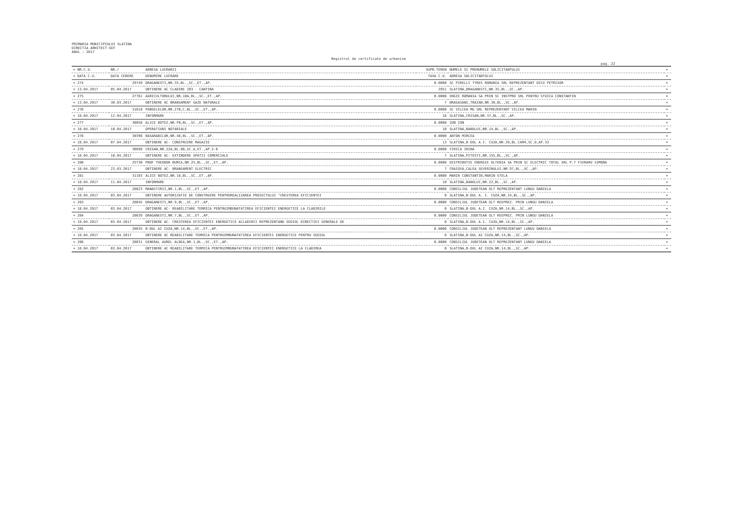PRIMARIA MUNICIPIULUI SLATINA
DIRECTIA ARHITECT-SEF
ANUL : 2017
Registrul de certificate de urbanism
pag. 22
| = NR.C.U. | NR./ | ADRESA LUCRARII | SUPR.TEREN | NUMELE SI PRENUMELE SOLICITANTULUI | = |
| --- | --- | --- | --- | --- | --- |
| = DATA C.U. | DATA CERERE | DENUMIRE LUCRARE | TAXA C.U. | ADRESA SOLICITANTULUI | = |
| = 274 | 29749 | DRAGANESTI,NR.35,BL.,SC.,ET.,AP. | 0.0000 | SC PIRELLI TYRES ROMANIA SRL REPREZENTANT DICU PETRISOR | = |
| = 13.04.2017 | 05.04.2017 | OBTINERE AC CLADIRE 203 - CANTINA | 3951 | SLATINA,DRAGANESTI,NR.35,BL.,SC.,AP. | = |
| = 275 | 27761 | AGRICULTORULUI,NR.10A,BL.,SC.,ET.,AP. | 0.0000 | ENGIE ROMANIA SA PRIN SC INSTPRO SRL PENTRU STOICA CONSTANTIN | = |
| = 13.04.2017 | 30.03.2017 | OBTINERE AC BRANSAMENT GAZE NATURALE | 7 | DRAGASANI,TRAIAN,NR.30,BL.,SC.,AP. | = |
| = 276 | 31618 | PANSELELOR,NR.27B,C,BL.,SC.,ET.,AP. | 0.0000 | SC VILCEA MG SRL REPREZENTANT VILCEA MARIN | = |
| = 18.04.2017 | 12.04.2017 | INFORMARE | 18 | SLATINA,CRISAN,NR.37,BL.,SC.,AP. | = |
| = 277 | 30856 | ALICE BOTEZ,NR.FN,BL.,SC.,ET.,AP. | 0.0000 | ION ION | = |
| = 18.04.2017 | 10.04.2017 | OPERATIUNI NOTARIALE | 10 | SLATINA,BANULUI,NR.14,BL.,SC.,AP. | = |
| = 278 | 30396 | BASARABILOR,NR.48,BL.,SC.,ET.,AP. | 0.0000 | ANTON MIRCEA | = |
| = 18.04.2017 | 07.04.2017 | OBTINERE AC- CONSTRUIRE MAGAZIE | 13 | SLATINA,B-DUL A.I. CUZA,NR.28,BL.CAM4,SC.D,AP.33 | = |
| = 279 | 30898 | CRISAN,NR.22A,BL.8B,SC.A,ET.,AP.5-6 | 0.0000 | FIRICA IRINA | = |
| = 18.04.2017 | 10.04.2017 | OBTINERE AC- EXTINDERE SPATII COMERCIALE | 7 | SLATINA,PITESTI,NR.155,BL.,SC.,AP. | = |
| = 280 | 25730 | PROF THEODOR BURCA,NR.25,BL.,SC.,ET.,AP. | 0.0000 | DISTRIBUTIE ENERGIE OLTENIA SA PRIN SC ELECTRIC TOTAL SRL P.T FIERARU SIMONA | = |
| = 18.04.2017 | 23.03.2017 | OBTINERE AC- BRANSAMENT ELECTRIC | 7 | CRAIOVA,CALEA SEVERINULUI,NR.97,BL.,SC.,AP. | = |
| = 281 | 31103 | ALICE BOTEZ,NR.18,BL.,SC.,ET.,AP. | 0.0000 | MARIN CONSTANTIN,MARIN STELA | = |
| = 18.04.2017 | 11.04.2017 | INFORMARE | 10 | SLATINA,BANULUI,NR.22,BL.,SC.,AP. | = |
| = 282 | 28623 | MANASTIRII,NR.1,BL.,SC.,ET.,AP. | 0.0000 | CONSILIUL JUDETEAN OLT REPREZENTANT LUNGU DANIELA | = |
| = 18.04.2017 | 03.04.2017 | OBTINERE AUTORIZATIE DE CONSTRUIRE PENTRUREALIZAREA PROIECTULUI "CRESTEREA EFICIENTEI | 0 | SLATINA,B-DUL A. I. CUZA,NR.14,BL.,SC.,AP. | = |
| = 283 | 28645 | DRAGANESTI,NR.9,BL.,SC.,ET.,AP. | 0.0000 | CONSILIUL JUDETEAN OLT REEPREZ. PRIN LUNGU DANIELA | = |
| = 18.04.2017 | 03.04.2017 | OBTINERE AC- REABILITARE TERMICA PENTRUIMBUNATATIREA EFICIENTEI ENERGETICE LA CLADIRILE | 0 | SLATINA,B-DUL A.I. CUZA,NR.14,BL.,SC.,AP. | = |
| = 284 | 28639 | DRAGANESTI,NR.7,BL.,SC.,ET.,AP. | 0.0000 | CONSILIUL JUDETEAN OLT REEPREZ. PRIN LUNGU DANIELA | = |
| = 18.04.2017 | 03.04.2017 | OBTINERE AC- CRESTEREA EFICIENTEI ENERGETICE ACLADIRII REPREZENTAND SEDIUL DIRECTIEI GENERALE DE | 0 | SLATINA,B-DUL A.I. CUZA,NR.14,BL.,SC.,AP. | = |
| = 285 | 28635 | B-DUL AI CUZA,NR.14,BL.,SC.,ET.,AP. | 0.0000 | CONSILIUL JUDETEAN OLT REPREZENTANT LUNGU DANIELA | = |
| = 18.04.2017 | 03.04.2017 | OBTINERE AC REABILITARE TERMICA PENTRUIMBUNATATIREA EFICIENTEI ENERGETICE PENTRU SEDIUL | 0 | SLATINA,B-DUL AI CUZA,NR.14,BL.,SC.,AP. | = |
| = 286 | 28631 | GENERAL AUREL ALDEA,NR.1,BL.,SC.,ET.,AP. | 0.0000 | CONSILIUL JUDETEAN OLT REPREZENTANT LUNGU DANIELA | = |
| = 18.04.2017 | 03.04.2017 | OBTINERE AC REABILITARE TERMICA PENTRUIMBUNATATIREA EFICIENTEI ENERGETICE LA CLADIREA | 0 | SLATINA,B-DUL AI CUZA,NR.14,BL.,SC.,AP. | = |